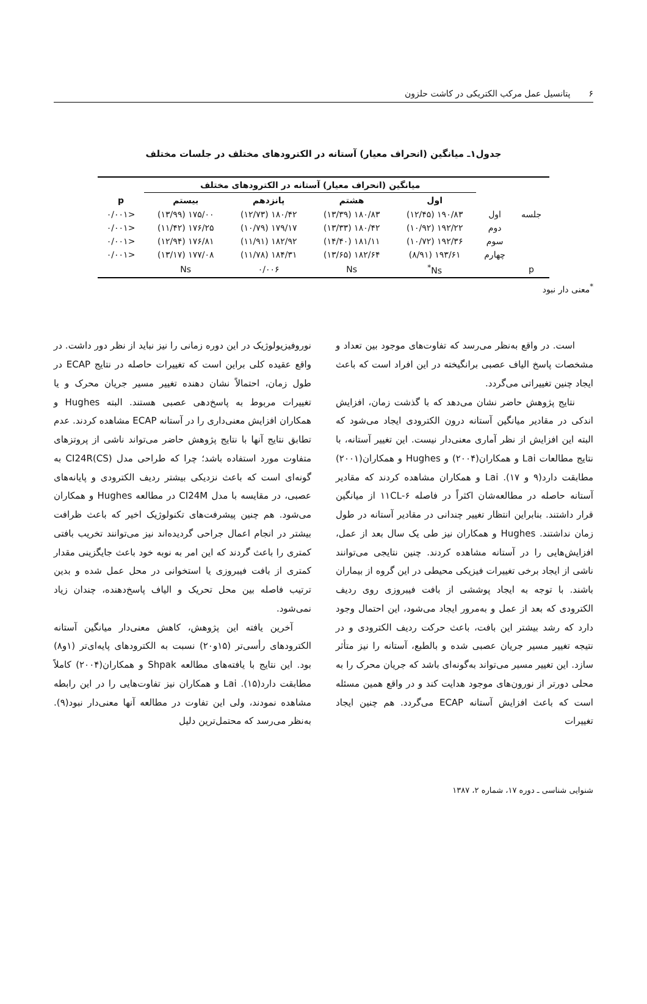۶ پتانسیل عمل مرکب الکتریکی در کاشت حلزون
جدول۱ـ میانگین (انحراف معیار) آستانه در الکترودهای مختلف در جلسات مختلف
| | | میانگین (انحراف معیار) آستانه در الکترودهای مختلف | | | | |
| --- | --- | --- | --- | --- | --- | --- |
| | | اول | هشتم | پانزدهم | بیستم | p |
| جلسه | اول | ۱۹۰/۸۳ (۱۲/۴۵) | ۱۸۰/۸۳ (۱۳/۳۹) | ۱۸۰/۴۲ (۱۲/۷۳) | ۱۷۵/۰۰ (۱۳/۹۹) | <۰/۰۰۱ |
| | دوم | ۱۹۲/۲۲ (۱۰/۹۲) | ۱۸۰/۴۲ (۱۳/۳۳) | ۱۷۹/۱۷ (۱۰/۷۹) | ۱۷۶/۲۵ (۱۱/۴۲) | <۰/۰۰۱ |
| | سوم | ۱۹۲/۳۶ (۱۰/۷۲) | ۱۸۱/۱۱ (۱۴/۴۰) | ۱۸۲/۹۲ (۱۱/۹۱) | ۱۷۶/۸۱ (۱۲/۹۴) | <۰/۰۰۱ |
| | چهارم | ۱۹۳/۶۱ (۸/۹۱) | ۱۸۲/۶۴ (۱۳/۶۵) | ۱۸۴/۳۱ (۱۱/۷۸) | ۱۷۷/۰۸ (۱۳/۱۷) | <۰/۰۰۱ |
| p | | Ns<sup>*</sup> | Ns | ۰/۰۰۶ | Ns | |
<sup>*</sup> معنی دار نبود
است. در واقع به‌نظر می‌رسد که تفاوت‌های موجود بین تعداد و مشخصات پاسخ الیاف عصبی برانگیخته در این افراد است که باعث ایجاد چنین تغییراتی می‌گردد.
نتایج پژوهش حاضر نشان می‌دهد که با گذشت زمان، افزایش اندکی در مقادیر میانگین آستانه درون الکترودی ایجاد می‌شود که البته این افزایش از نظر آماری معنی‌دار نیست. این تغییر آستانه، با نتایج مطالعات Lai و همکاران(۲۰۰۴) و Hughes و همکاران(۲۰۰۱) مطابقت دارد(۹ و ۱۷). Lai و همکاران مشاهده کردند که مقادیر آستانه حاصله در مطالعه‌شان اکثراً در فاصله ۶-۱۱CL از میانگین قرار داشتند. بنابراین انتظار تغییر چندانی در مقادیر آستانه در طول زمان نداشتند. Hughes و همکاران نیز طی یک سال بعد از عمل، افزایش‌هایی را در آستانه مشاهده کردند. چنین نتایجی می‌توانند ناشی از ایجاد برخی تغییرات فیزیکی محیطی در این گروه از بیماران باشند. با توجه به ایجاد پوششی از بافت فیبروزی روی ردیف الکترودی که بعد از عمل و به‌مرور ایجاد می‌شود، این احتمال وجود دارد که رشد بیشتر این بافت، باعث حرکت ردیف الکترودی و در نتیجه تغییر مسیر جریان عصبی شده و بالطبع، آستانه را نیز متأثر سازد. این تغییر مسیر می‌تواند به‌گونه‌ای باشد که جریان محرک را به محلی دورتر از نورون‌های موجود هدایت کند و در واقع همین مسئله است که باعث افزایش آستانه ECAP می‌گردد. هم چنین ایجاد تغییرات
نوروفیزیولوژیک در این دوره زمانی را نیز نباید از نظر دور داشت. در واقع عقیده کلی براین است که تغییرات حاصله در نتایج ECAP در طول زمان، احتمالاً نشان دهنده تغییر مسیر جریان محرک و یا تغییرات مربوط به پاسخ‌دهی عصبی هستند. البته Hughes و همکاران افزایش معنی‌داری را در آستانه ECAP مشاهده کردند. عدم تطابق نتایج آنها با نتایج پژوهش حاضر می‌تواند ناشی از پروتزهای متفاوت مورد استفاده باشد؛ چرا که طراحی مدل CI24R(CS) به گونه‌ای است که باعث نزدیکی بیشتر ردیف الکترودی و پایانه‌های عصبی، در مقایسه با مدل CI24M در مطالعه Hughes و همکاران می‌شود. هم چنین پیشرفت‌های تکنولوژیک اخیر که باعث ظرافت بیشتر در انجام اعمال جراحی گردیده‌اند نیز می‌توانند تخریب بافتی کمتری را باعث گردند که این امر به نوبه خود باعث جایگزینی مقدار کمتری از بافت فیبروزی یا استخوانی در محل عمل شده و بدین ترتیب فاصله بین محل تحریک و الیاف پاسخ‌دهنده، چندان زیاد نمی‌شود.
آخرین یافته این پژوهش، کاهش معنی‌دار میانگین آستانه الکترودهای رأسی‌تر (۱۵و۲۰) نسبت به الکترودهای پایه‌ای‌تر (۱و۸) بود. این نتایج با یافته‌های مطالعه Shpak و همکاران(۲۰۰۴) کاملاً مطابقت دارد(۱۵). Lai و همکاران نیز تفاوت‌هایی را در این رابطه مشاهده نمودند، ولی این تفاوت در مطالعه آنها معنی‌دار نبود(۹). به‌نظر می‌رسد که محتمل‌ترین دلیل
شنوایی شناسی ـ دوره ۱۷، شماره ۲، ۱۳۸۷